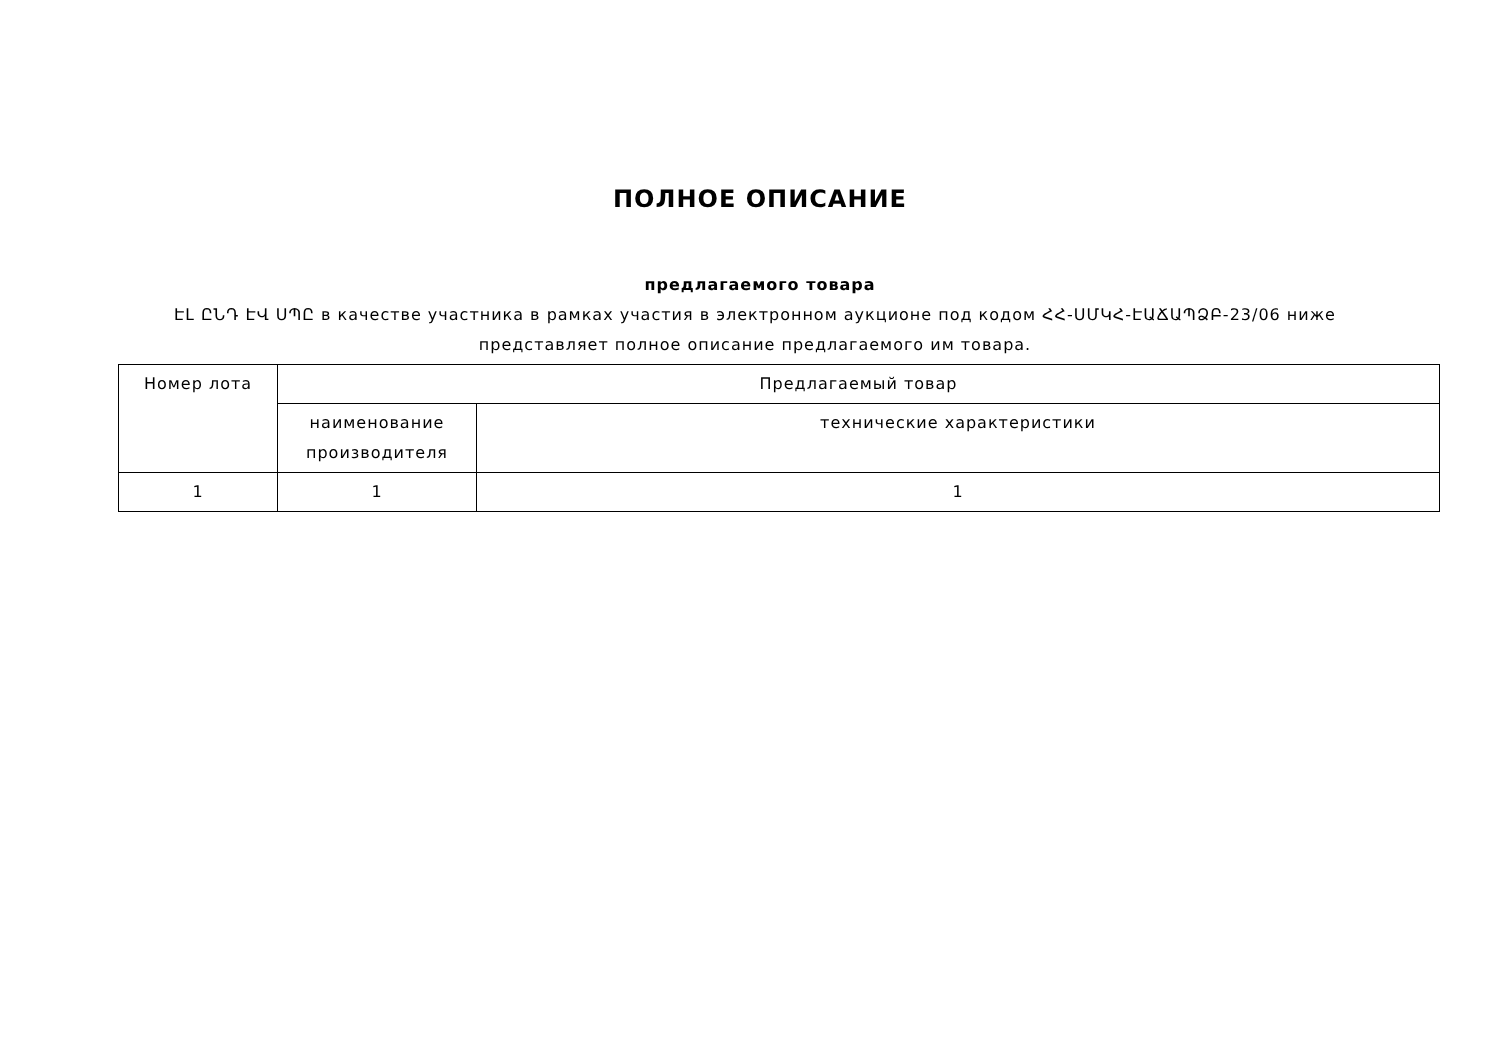ПОЛНОЕ ОПИСАНИЕ
предлагаемого товара
ԷԼ ԸՆԴ ԷՎ ՍՊԸ в качестве участника в рамках участия в электронном аукционе под кодом ՀՀ-ՍՄԿՀ-ԷԱՃԱՊՁԲ-23/06 ниже представляет полное описание предлагаемого им товара.
| Номер лота | Предлагаемый товар | |
| --- | --- | --- |
| | наименование производителя | технические характеристики |
| 1 | 1 | 1 |